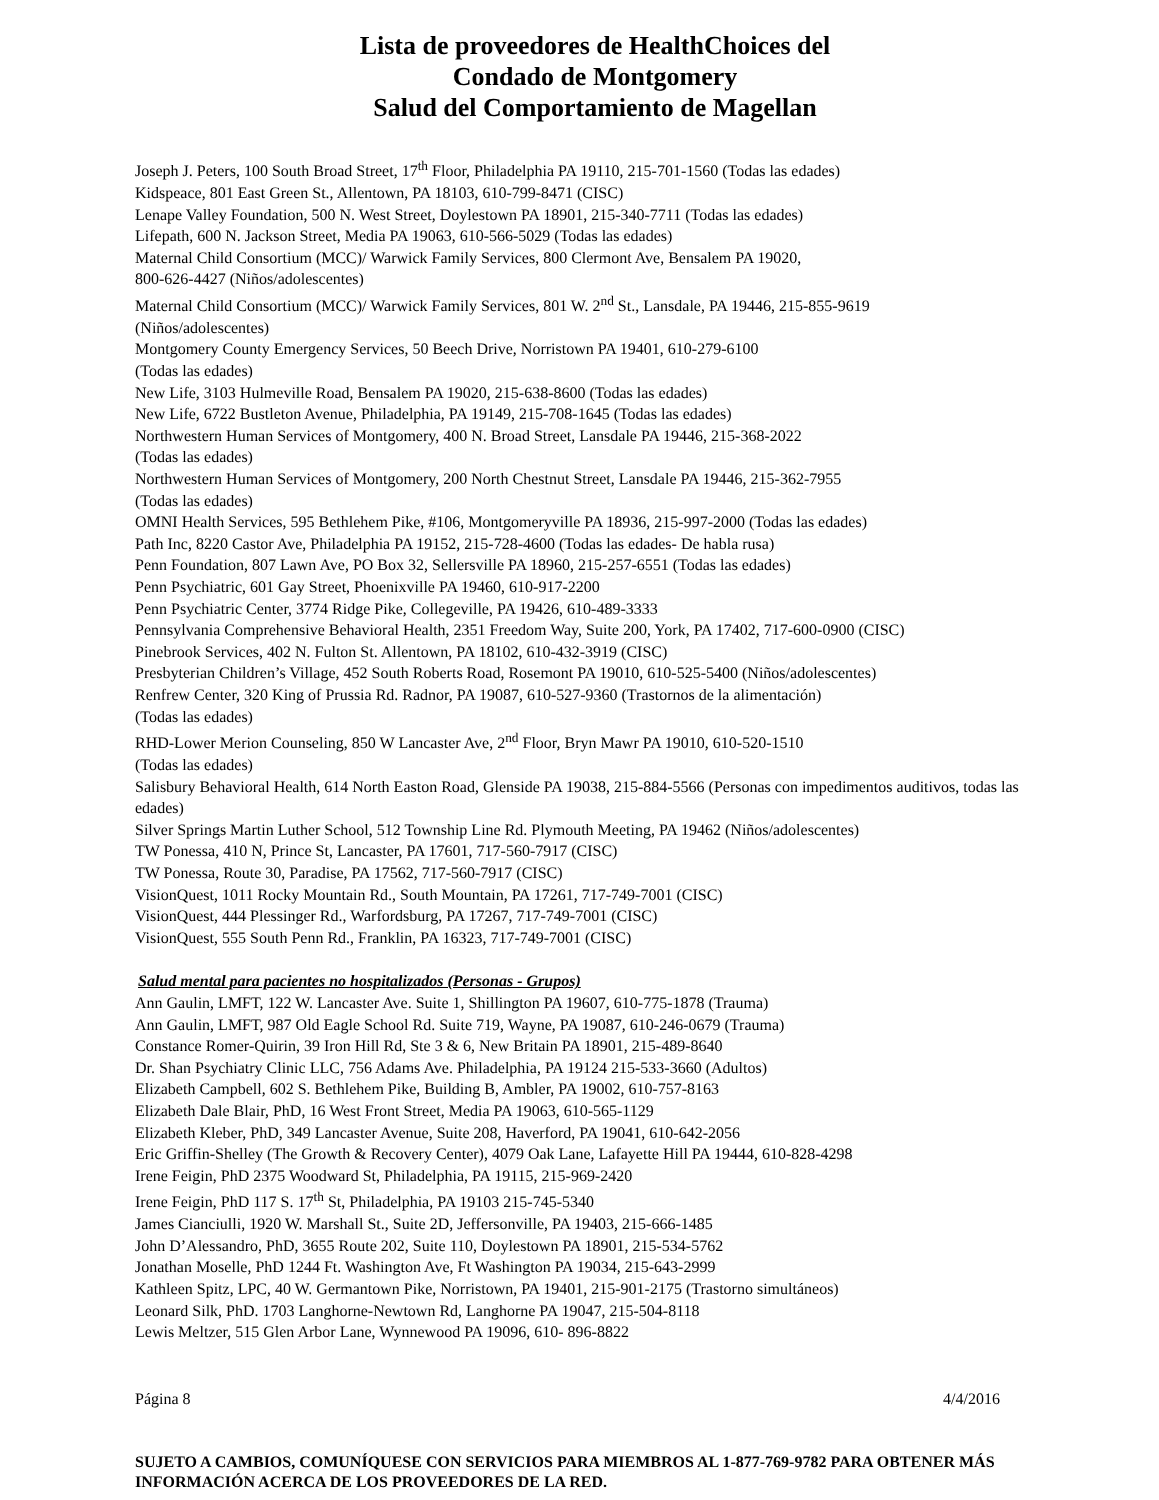Lista de proveedores de HealthChoices del
Condado de Montgomery
Salud del Comportamiento de Magellan
Joseph J. Peters, 100 South Broad Street, 17<sup>th</sup> Floor, Philadelphia PA 19110, 215-701-1560 (Todas las edades)
Kidspeace, 801 East Green St., Allentown, PA 18103, 610-799-8471 (CISC)
Lenape Valley Foundation, 500 N. West Street, Doylestown PA 18901, 215-340-7711 (Todas las edades)
Lifepath, 600 N. Jackson Street, Media PA 19063, 610-566-5029 (Todas las edades)
Maternal Child Consortium (MCC)/ Warwick Family Services, 800 Clermont Ave, Bensalem PA 19020,
800-626-4427 (Niños/adolescentes)
Maternal Child Consortium (MCC)/ Warwick Family Services, 801 W. 2<sup>nd</sup> St., Lansdale, PA 19446, 215-855-9619
(Niños/adolescentes)
Montgomery County Emergency Services, 50 Beech Drive, Norristown PA 19401, 610-279-6100
(Todas las edades)
New Life, 3103 Hulmeville Road, Bensalem PA 19020, 215-638-8600 (Todas las edades)
New Life, 6722 Bustleton Avenue, Philadelphia, PA 19149, 215-708-1645 (Todas las edades)
Northwestern Human Services of Montgomery, 400 N. Broad Street, Lansdale PA 19446, 215-368-2022
(Todas las edades)
Northwestern Human Services of Montgomery, 200 North Chestnut Street, Lansdale PA 19446, 215-362-7955
(Todas las edades)
OMNI Health Services, 595 Bethlehem Pike, #106, Montgomeryville PA 18936, 215-997-2000 (Todas las edades)
Path Inc, 8220 Castor Ave, Philadelphia PA 19152, 215-728-4600 (Todas las edades- De habla rusa)
Penn Foundation, 807 Lawn Ave, PO Box 32, Sellersville PA 18960, 215-257-6551 (Todas las edades)
Penn Psychiatric, 601 Gay Street, Phoenixville PA 19460, 610-917-2200
Penn Psychiatric Center, 3774 Ridge Pike, Collegeville, PA 19426, 610-489-3333
Pennsylvania Comprehensive Behavioral Health, 2351 Freedom Way, Suite 200, York, PA 17402, 717-600-0900 (CISC)
Pinebrook Services, 402 N. Fulton St. Allentown, PA 18102, 610-432-3919 (CISC)
Presbyterian Children’s Village, 452 South Roberts Road, Rosemont PA 19010, 610-525-5400 (Niños/adolescentes)
Renfrew Center, 320 King of Prussia Rd. Radnor, PA 19087, 610-527-9360 (Trastornos de la alimentación)
(Todas las edades)
RHD-Lower Merion Counseling, 850 W Lancaster Ave, 2<sup>nd</sup> Floor, Bryn Mawr PA 19010, 610-520-1510
(Todas las edades)
Salisbury Behavioral Health, 614 North Easton Road, Glenside PA 19038, 215-884-5566 (Personas con impedimentos auditivos, todas las edades)
Silver Springs Martin Luther School, 512 Township Line Rd. Plymouth Meeting, PA 19462 (Niños/adolescentes)
TW Ponessa, 410 N, Prince St, Lancaster, PA 17601, 717-560-7917 (CISC)
TW Ponessa, Route 30, Paradise, PA 17562, 717-560-7917 (CISC)
VisionQuest, 1011 Rocky Mountain Rd., South Mountain, PA 17261, 717-749-7001 (CISC)
VisionQuest, 444 Plessinger Rd., Warfordsburg, PA 17267, 717-749-7001 (CISC)
VisionQuest, 555 South Penn Rd., Franklin, PA 16323, 717-749-7001 (CISC)
Salud mental para pacientes no hospitalizados (Personas - Grupos)
Ann Gaulin, LMFT, 122 W. Lancaster Ave. Suite 1, Shillington PA 19607, 610-775-1878 (Trauma)
Ann Gaulin, LMFT, 987 Old Eagle School Rd. Suite 719, Wayne, PA 19087, 610-246-0679 (Trauma)
Constance Romer-Quirin, 39 Iron Hill Rd, Ste 3 & 6, New Britain PA 18901, 215-489-8640
Dr. Shan Psychiatry Clinic LLC, 756 Adams Ave. Philadelphia, PA 19124 215-533-3660 (Adultos)
Elizabeth Campbell, 602 S. Bethlehem Pike, Building B, Ambler, PA 19002, 610-757-8163
Elizabeth Dale Blair, PhD, 16 West Front Street, Media PA 19063, 610-565-1129
Elizabeth Kleber, PhD, 349 Lancaster Avenue, Suite 208, Haverford, PA 19041, 610-642-2056
Eric Griffin-Shelley (The Growth & Recovery Center), 4079 Oak Lane, Lafayette Hill PA 19444, 610-828-4298
Irene Feigin, PhD 2375 Woodward St, Philadelphia, PA 19115, 215-969-2420
Irene Feigin, PhD 117 S. 17<sup>th</sup> St, Philadelphia, PA 19103 215-745-5340
James Cianciulli, 1920 W. Marshall St., Suite 2D, Jeffersonville, PA 19403, 215-666-1485
John D’Alessandro, PhD, 3655 Route 202, Suite 110, Doylestown PA 18901, 215-534-5762
Jonathan Moselle, PhD 1244 Ft. Washington Ave, Ft Washington PA 19034, 215-643-2999
Kathleen Spitz, LPC, 40 W. Germantown Pike, Norristown, PA 19401, 215-901-2175 (Trastorno simultáneos)
Leonard Silk, PhD. 1703 Langhorne-Newtown Rd, Langhorne PA 19047, 215-504-8118
Lewis Meltzer, 515 Glen Arbor Lane, Wynnewood PA 19096, 610- 896-8822
Página 8 4/4/2016
SUJETO A CAMBIOS, COMUNÍQUESE CON SERVICIOS PARA MIEMBROS AL 1-877-769-9782 PARA OBTENER MÁS INFORMACIÓN ACERCA DE LOS PROVEEDORES DE LA RED.